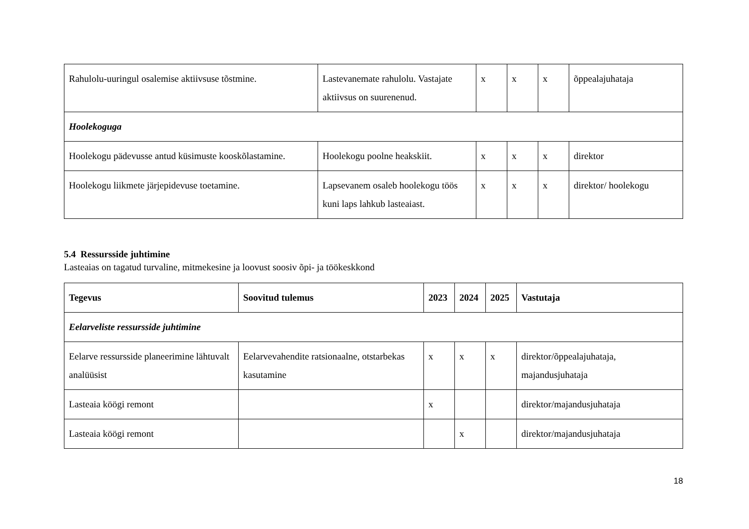| Rahulolu-uuringul osalemise aktiivsuse tõstmine. | Lastevanemate rahulolu. Vastajate aktiivsus on suurenenud. | x | x | x | õppealajuhataja |
| Hoolekoguga | | | | | |
| Hoolekogu pädevusse antud küsimuste kooskõlastamine. | Hoolekogu poolne heakskiit. | x | x | x | direktor |
| Hoolekogu liikmete järjepidevuse toetamine. | Lapsevanem osaleb hoolekogu töös kuni laps lahkub lasteaiast. | x | x | x | direktor/ hoolekogu |
5.4 Ressursside juhtimine
Lasteaias on tagatud turvaline, mitmekesine ja loovust soosiv õpi- ja töökeskkond
| Tegevus | Soovitud tulemus | 2023 | 2024 | 2025 | Vastutaja |
| --- | --- | --- | --- | --- | --- |
| Eelarveliste ressursside juhtimine | | | | | |
| Eelarve ressursside planeerimine lähtuvalt analüüsist | Eelarvevahendite ratsionaalne, otstarbekas kasutamine | x | x | x | direktor/õppealajuhataja, majandusjuhataja |
| Lasteaia köögi remont | | x | | | direktor/majandusjuhataja |
| Lasteaia köögi remont | | | x | | direktor/majandusjuhataja |
18